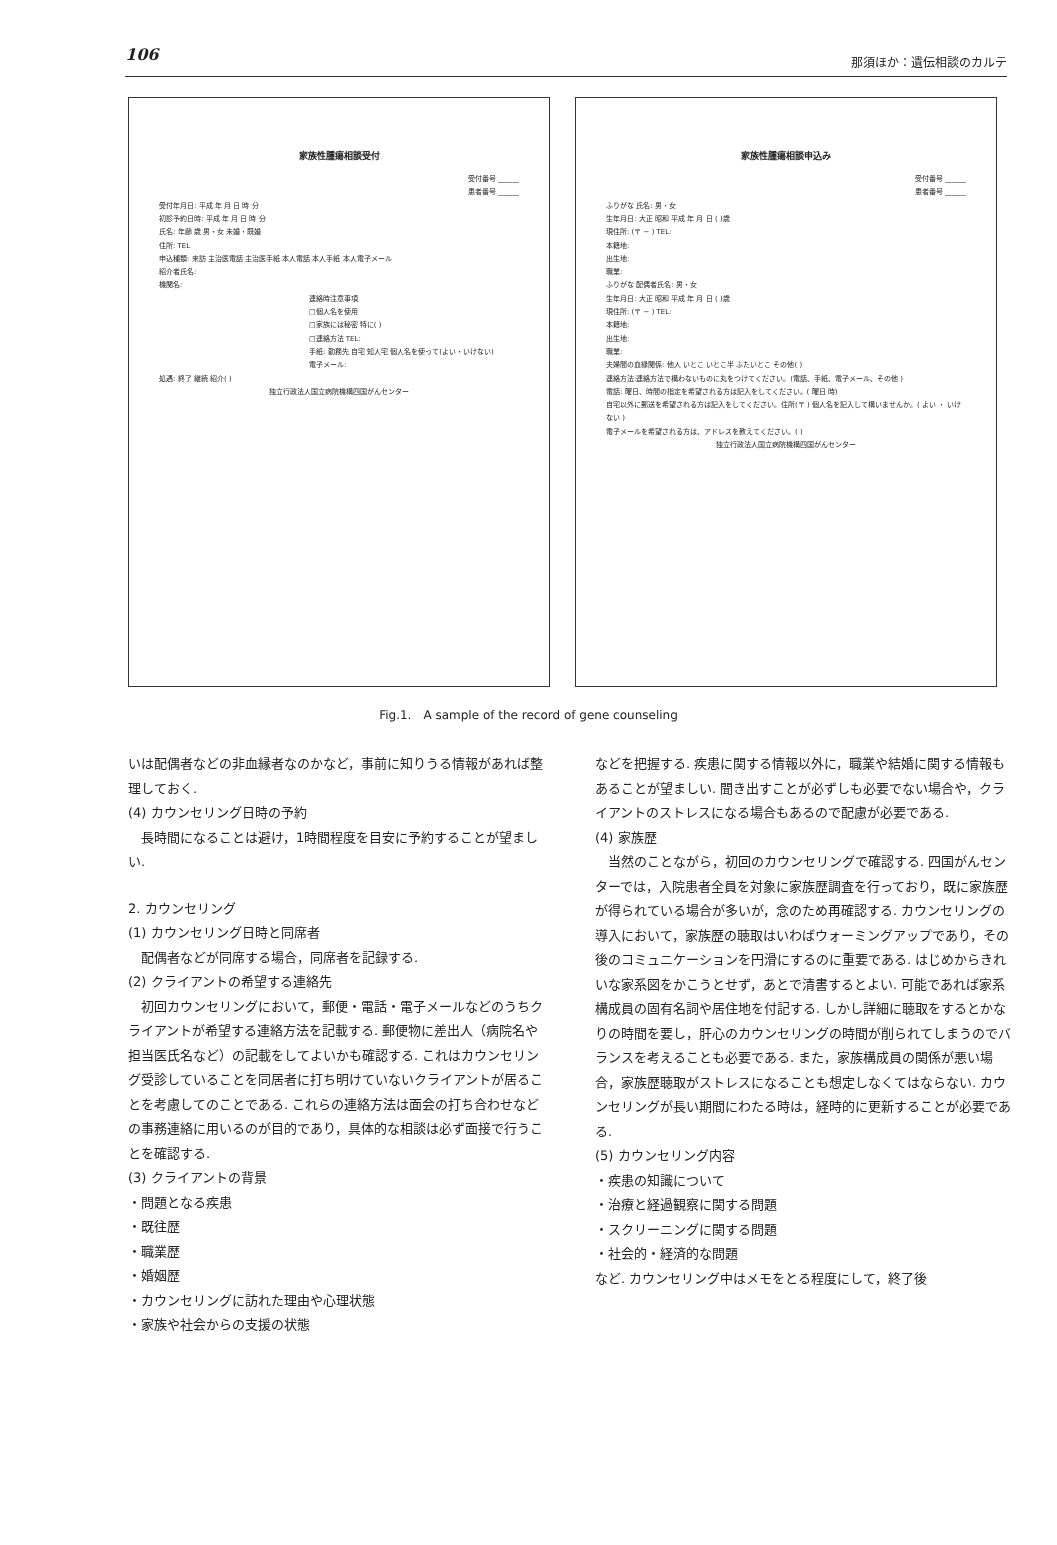106 那須ほか：遺伝相談のカルテ
家族性腫瘍相談受付
受付番号 ______
患者番号 ______
受付年月日: 平成 年 月 日 時 分
初診予約日時: 平成 年 月 日 時 分
氏名: 年齢 歳 男・女 未婚・既婚
住所: TEL
申込種類: 来訪 主治医電話 主治医手紙 本人電話 本人手紙 本人電子メール
紹介者氏名:
機関名:
連絡時注意事項
□個人名を使用
□家族には秘密 特に( )
□連絡方法 TEL:
手紙: 勤務先 自宅 知人宅 個人名を使って(よい・いけない)
電子メール:
処遇: 終了 継続 紹介( )
独立行政法人国立病院機構四国がんセンター
家族性腫瘍相談申込み
受付番号 ______
患者番号 ______
ふりがな 氏名: 男・女
生年月日: 大正 昭和 平成 年 月 日 ( )歳
現住所: (〒 − ) TEL:
本籍地:
出生地:
職業:
ふりがな 配偶者氏名: 男・女
生年月日: 大正 昭和 平成 年 月 日 ( )歳
現住所: (〒 − ) TEL:
本籍地:
出生地:
職業:
夫婦間の血縁関係: 他人 いとこ いとこ半 ふたいとこ その他( )
連絡方法:連絡方法で構わないものに丸をつけてください。(電話、手紙、電子メール、その他 )
電話: 曜日、時間の指定を希望される方は記入をしてください。( 曜日 時)
自宅以外に郵送を希望される方は記入をしてください。住所(〒 ) 個人名を記入して構いませんか。( よい ・ いけない )
電子メールを希望される方は、アドレスを教えてください。( )
独立行政法人国立病院機構四国がんセンター
Fig.1.　A sample of the record of gene counseling
いは配偶者などの非血縁者なのかなど，事前に知りうる情報があれば整理しておく.
(4) カウンセリング日時の予約
長時間になることは避け，1時間程度を目安に予約することが望ましい.
2. カウンセリング
(1) カウンセリング日時と同席者
配偶者などが同席する場合，同席者を記録する.
(2) クライアントの希望する連絡先
初回カウンセリングにおいて，郵便・電話・電子メールなどのうちクライアントが希望する連絡方法を記載する. 郵便物に差出人（病院名や担当医氏名など）の記載をしてよいかも確認する. これはカウンセリング受診していることを同居者に打ち明けていないクライアントが居ることを考慮してのことである. これらの連絡方法は面会の打ち合わせなどの事務連絡に用いるのが目的であり，具体的な相談は必ず面接で行うことを確認する.
(3) クライアントの背景
・問題となる疾患
・既往歴
・職業歴
・婚姻歴
・カウンセリングに訪れた理由や心理状態
・家族や社会からの支援の状態
などを把握する. 疾患に関する情報以外に，職業や結婚に関する情報もあることが望ましい. 聞き出すことが必ずしも必要でない場合や，クライアントのストレスになる場合もあるので配慮が必要である.
(4) 家族歴
当然のことながら，初回のカウンセリングで確認する. 四国がんセンターでは，入院患者全員を対象に家族歴調査を行っており，既に家族歴が得られている場合が多いが，念のため再確認する. カウンセリングの導入において，家族歴の聴取はいわばウォーミングアップであり，その後のコミュニケーションを円滑にするのに重要である. はじめからきれいな家系図をかこうとせず，あとで清書するとよい. 可能であれば家系構成員の固有名詞や居住地を付記する. しかし詳細に聴取をするとかなりの時間を要し，肝心のカウンセリングの時間が削られてしまうのでバランスを考えることも必要である. また，家族構成員の関係が悪い場合，家族歴聴取がストレスになることも想定しなくてはならない. カウンセリングが長い期間にわたる時は，経時的に更新することが必要である.
(5) カウンセリング内容
・疾患の知識について
・治療と経過観察に関する問題
・スクリーニングに関する問題
・社会的・経済的な問題
など. カウンセリング中はメモをとる程度にして，終了後